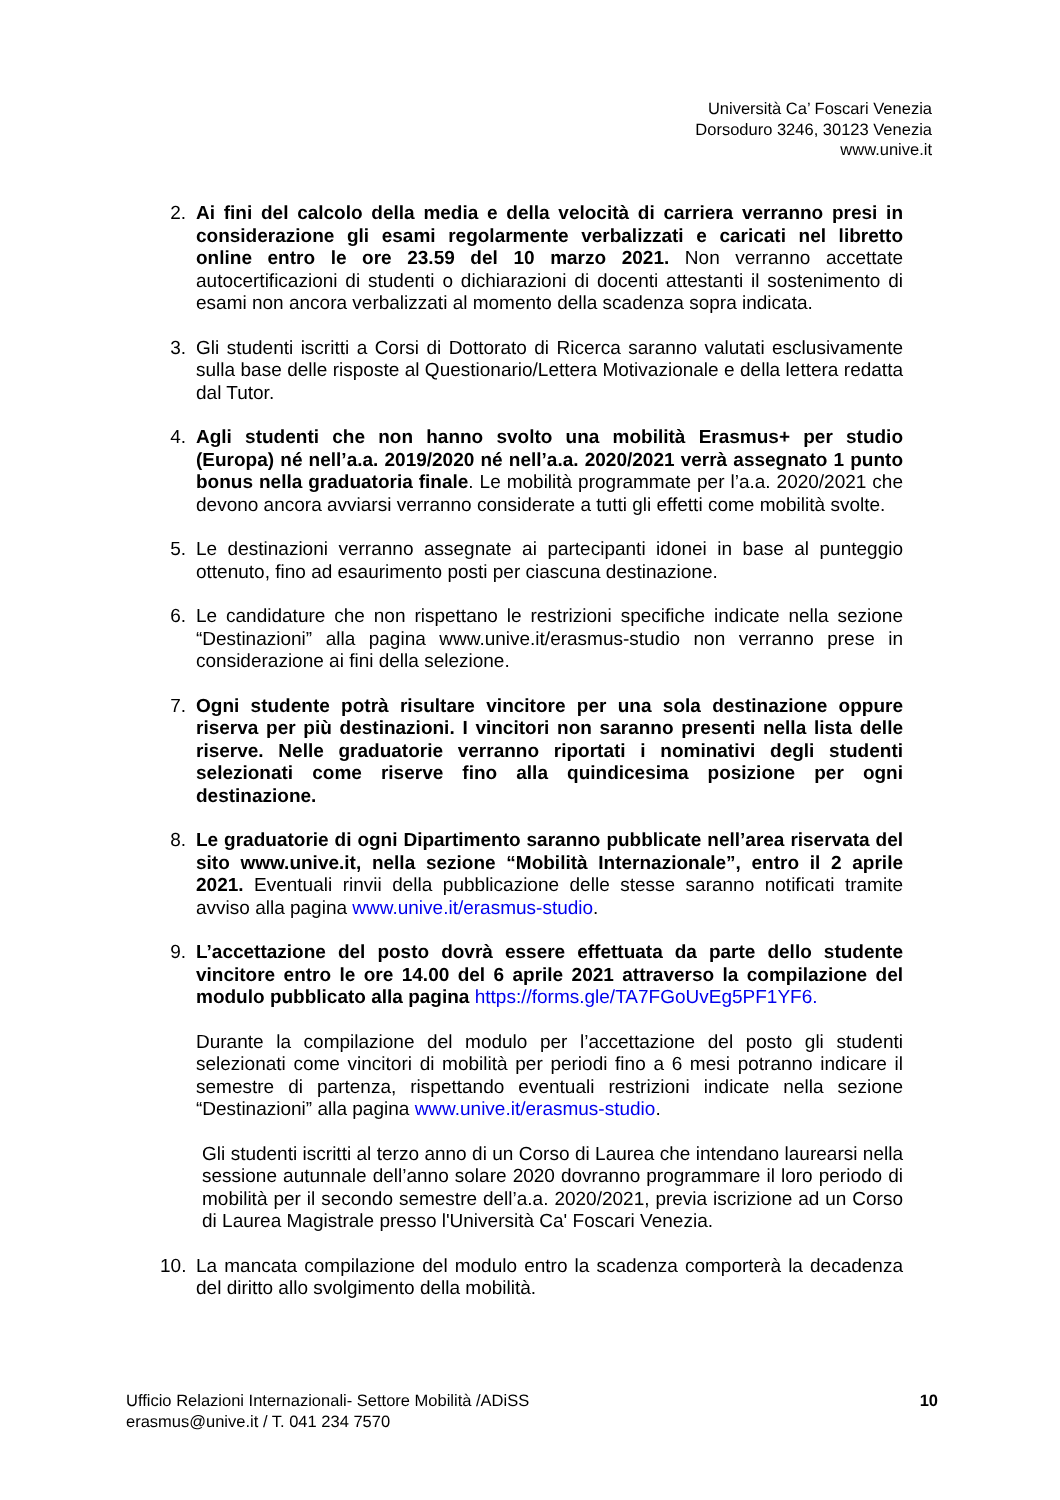Università Ca’ Foscari Venezia
Dorsoduro 3246, 30123 Venezia
www.unive.it
2. Ai fini del calcolo della media e della velocità di carriera verranno presi in considerazione gli esami regolarmente verbalizzati e caricati nel libretto online entro le ore 23.59 del 10 marzo 2021. Non verranno accettate autocertificazioni di studenti o dichiarazioni di docenti attestanti il sostenimento di esami non ancora verbalizzati al momento della scadenza sopra indicata.
3. Gli studenti iscritti a Corsi di Dottorato di Ricerca saranno valutati esclusivamente sulla base delle risposte al Questionario/Lettera Motivazionale e della lettera redatta dal Tutor.
4. Agli studenti che non hanno svolto una mobilità Erasmus+ per studio (Europa) né nell’a.a. 2019/2020 né nell’a.a. 2020/2021 verrà assegnato 1 punto bonus nella graduatoria finale. Le mobilità programmate per l’a.a. 2020/2021 che devono ancora avviarsi verranno considerate a tutti gli effetti come mobilità svolte.
5. Le destinazioni verranno assegnate ai partecipanti idonei in base al punteggio ottenuto, fino ad esaurimento posti per ciascuna destinazione.
6. Le candidature che non rispettano le restrizioni specifiche indicate nella sezione “Destinazioni” alla pagina www.unive.it/erasmus-studio non verranno prese in considerazione ai fini della selezione.
7. Ogni studente potrà risultare vincitore per una sola destinazione oppure riserva per più destinazioni. I vincitori non saranno presenti nella lista delle riserve. Nelle graduatorie verranno riportati i nominativi degli studenti selezionati come riserve fino alla quindicesima posizione per ogni destinazione.
8. Le graduatorie di ogni Dipartimento saranno pubblicate nell’area riservata del sito www.unive.it, nella sezione “Mobilità Internazionale”, entro il 2 aprile 2021. Eventuali rinvii della pubblicazione delle stesse saranno notificati tramite avviso alla pagina www.unive.it/erasmus-studio.
9. L’accettazione del posto dovrà essere effettuata da parte dello studente vincitore entro le ore 14.00 del 6 aprile 2021 attraverso la compilazione del modulo pubblicato alla pagina https://forms.gle/TA7FGoUvEg5PF1YF6.
Durante la compilazione del modulo per l’accettazione del posto gli studenti selezionati come vincitori di mobilità per periodi fino a 6 mesi potranno indicare il semestre di partenza, rispettando eventuali restrizioni indicate nella sezione “Destinazioni” alla pagina www.unive.it/erasmus-studio.
Gli studenti iscritti al terzo anno di un Corso di Laurea che intendano laurearsi nella sessione autunnale dell’anno solare 2020 dovranno programmare il loro periodo di mobilità per il secondo semestre dell’a.a. 2020/2021, previa iscrizione ad un Corso di Laurea Magistrale presso l'Università Ca' Foscari Venezia.
10. La mancata compilazione del modulo entro la scadenza comporterà la decadenza del diritto allo svolgimento della mobilità.
Ufficio Relazioni Internazionali- Settore Mobilità /ADiSS
erasmus@unive.it / T. 041 234 7570
10